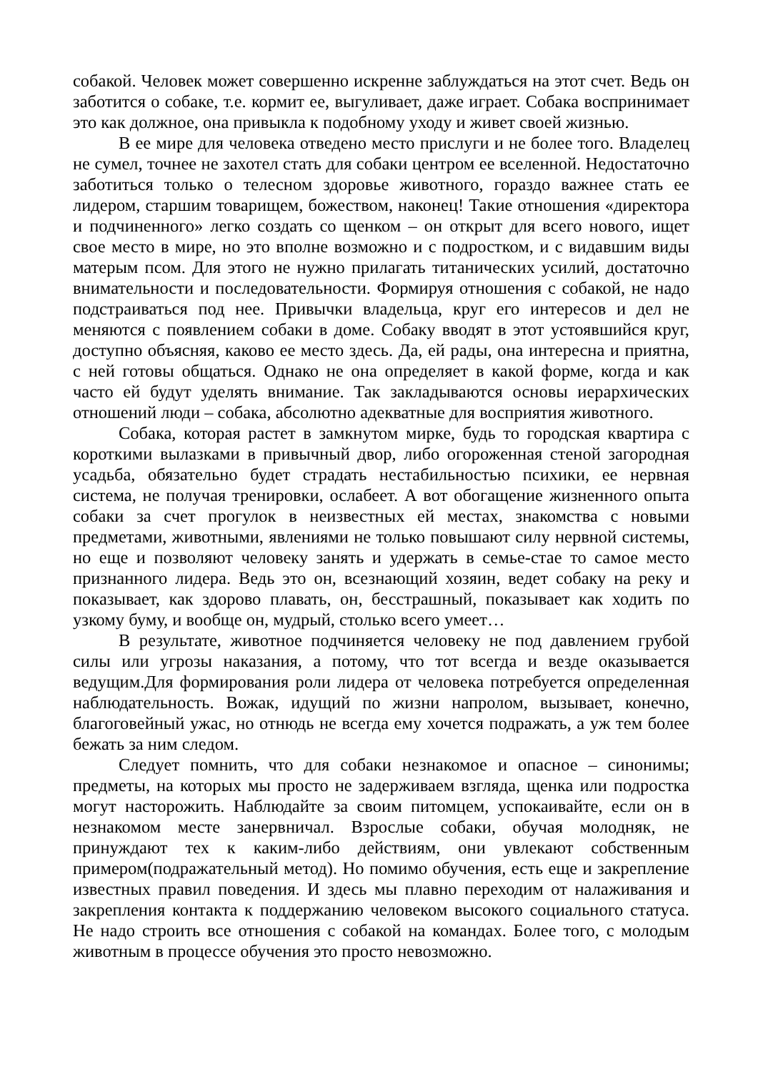собакой. Человек может совершенно искренне заблуждаться на этот счет. Ведь он заботится о собаке, т.е. кормит ее, выгуливает, даже играет. Собака воспринимает это как должное, она привыкла к подобному уходу и живет своей жизнью.
В ее мире для человека отведено место прислуги и не более того. Владелец не сумел, точнее не захотел стать для собаки центром ее вселенной. Недостаточно заботиться только о телесном здоровье животного, гораздо важнее стать ее лидером, старшим товарищем, божеством, наконец! Такие отношения «директора и подчиненного» легко создать со щенком – он открыт для всего нового, ищет свое место в мире, но это вполне возможно и с подростком, и с видавшим виды матерым псом. Для этого не нужно прилагать титанических усилий, достаточно внимательности и последовательности. Формируя отношения с собакой, не надо подстраиваться под нее. Привычки владельца, круг его интересов и дел не меняются с появлением собаки в доме. Собаку вводят в этот устоявшийся круг, доступно объясняя, каково ее место здесь. Да, ей рады, она интересна и приятна, с ней готовы общаться. Однако не она определяет в какой форме, когда и как часто ей будут уделять внимание. Так закладываются основы иерархических отношений люди – собака, абсолютно адекватные для восприятия животного.
Собака, которая растет в замкнутом мирке, будь то городская квартира с короткими вылазками в привычный двор, либо огороженная стеной загородная усадьба, обязательно будет страдать нестабильностью психики, ее нервная система, не получая тренировки, ослабеет. А вот обогащение жизненного опыта собаки за счет прогулок в неизвестных ей местах, знакомства с новыми предметами, животными, явлениями не только повышают силу нервной системы, но еще и позволяют человеку занять и удержать в семье-стае то самое место признанного лидера. Ведь это он, всезнающий хозяин, ведет собаку на реку и показывает, как здорово плавать, он, бесстрашный, показывает как ходить по узкому буму, и вообще он, мудрый, столько всего умеет…
В результате, животное подчиняется человеку не под давлением грубой силы или угрозы наказания, а потому, что тот всегда и везде оказывается ведущим.Для формирования роли лидера от человека потребуется определенная наблюдательность. Вожак, идущий по жизни напролом, вызывает, конечно, благоговейный ужас, но отнюдь не всегда ему хочется подражать, а уж тем более бежать за ним следом.
Следует помнить, что для собаки незнакомое и опасное – синонимы; предметы, на которых мы просто не задерживаем взгляда, щенка или подростка могут насторожить. Наблюдайте за своим питомцем, успокаивайте, если он в незнакомом месте занервничал. Взрослые собаки, обучая молодняк, не принуждают тех к каким-либо действиям, они увлекают собственным примером(подражательный метод). Но помимо обучения, есть еще и закрепление известных правил поведения. И здесь мы плавно переходим от налаживания и закрепления контакта к поддержанию человеком высокого социального статуса. Не надо строить все отношения с собакой на командах. Более того, с молодым животным в процессе обучения это просто невозможно.